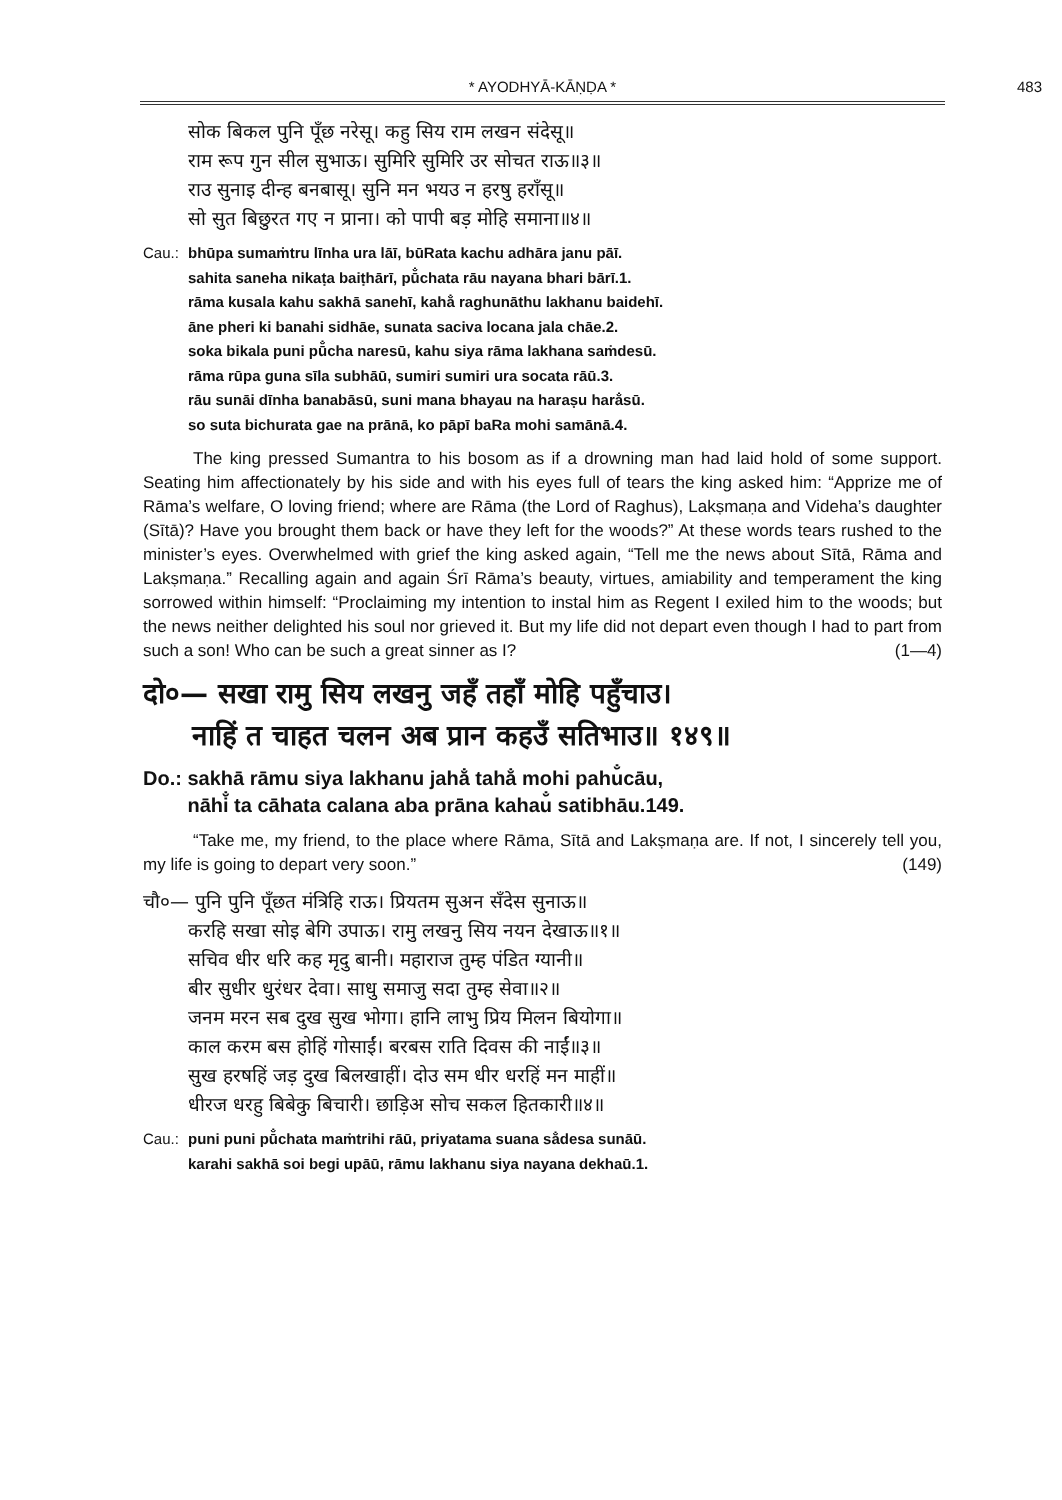* AYODHYĀ-KĀṆḌA * 483
सोक बिकल पुनि पूँछ नरेसू। कहु सिय राम लखन संदेसू॥
राम रूप गुन सील सुभाऊ। सुमिरि सुमिरि उर सोचत राऊ॥३॥
राउ सुनाइ दीन्ह बनबासू। सुनि मन भयउ न हरषु हराँसू॥
सो सुत बिछुरत गए न प्राना। को पापी बड़ मोहि समाना॥४॥
Cau.: bhūpa sumaṁtru līnha ura lāī, būRata kachu adhāra janu pāī.
sahita saneha nikaṭa baiṭhārī, pū̐chata rāu nayana bhari bārī.1.
rāma kusala kahu sakhā sanehī, kaha̐ raghunāthu lakhanu baidehī.
āne pheri ki banahi sidhāe, sunata saciva locana jala chāe.2.
soka bikala puni pū̐cha naresū, kahu siya rāma lakhana saṁdesū.
rāma rūpa guna sīla subhāū, sumiri sumiri ura socata rāū.3.
rāu sunāi dīnha banabāsū, suni mana bhayau na haraṣu hara̐sū.
so suta bichurata gae na prānā, ko pāpī baRa mohi samānā.4.
The king pressed Sumantra to his bosom as if a drowning man had laid hold of some support. Seating him affectionately by his side and with his eyes full of tears the king asked him: “Apprize me of Rāma’s welfare, O loving friend; where are Rāma (the Lord of Raghus), Lakṣmaṇa and Videha’s daughter (Sītā)? Have you brought them back or have they left for the woods?” At these words tears rushed to the minister’s eyes. Overwhelmed with grief the king asked again, “Tell me the news about Sītā, Rāma and Lakṣmaṇa.” Recalling again and again Śrī Rāma’s beauty, virtues, amiability and temperament the king sorrowed within himself: “Proclaiming my intention to instal him as Regent I exiled him to the woods; but the news neither delighted his soul nor grieved it. But my life did not depart even though I had to part from such a son! Who can be such a great sinner as I? (1—4)
दो०— सखा रामु सिय लखनु जहँ तहाँ मोहि पहुँचाउ।
नाहिं त चाहत चलन अब प्रान कहउँ सतिभाउ॥ १४९॥
Do.: sakhā rāmu siya lakhanu jaha̐ taha̐ mohi pahu̐cāu,
nāhi̐ ta cāhata calana aba prāna kahau̐ satibhāu.149.
“Take me, my friend, to the place where Rāma, Sītā and Lakṣmaṇa are. If not, I sincerely tell you, my life is going to depart very soon.” (149)
चौ०— पुनि पुनि पूँछत मंत्रिहि राऊ। प्रियतम सुअन सँदेस सुनाऊ॥
करहि सखा सोइ बेगि उपाऊ। रामु लखनु सिय नयन देखाऊ॥१॥
सचिव धीर धरि कह मृदु बानी। महाराज तुम्ह पंडित ग्यानी॥
बीर सुधीर धुरंधर देवा। साधु समाजु सदा तुम्ह सेवा॥२॥
जनम मरन सब दुख सुख भोगा। हानि लाभु प्रिय मिलन बियोगा॥
काल करम बस होहिं गोसाईं। बरबस राति दिवस की नाईं॥३॥
सुख हरषहिं जड़ दुख बिलखाहीं। दोउ सम धीर धरहिं मन माहीं॥
धीरज धरहु बिबेकु बिचारी। छाड़िअ सोच सकल हितकारी॥४॥
Cau.: puni puni pū̐chata maṁtrihi rāū, priyatama suana sa̐desa sunāū.
karahi sakhā soi begi upāū, rāmu lakhanu siya nayana dekhaū.1.